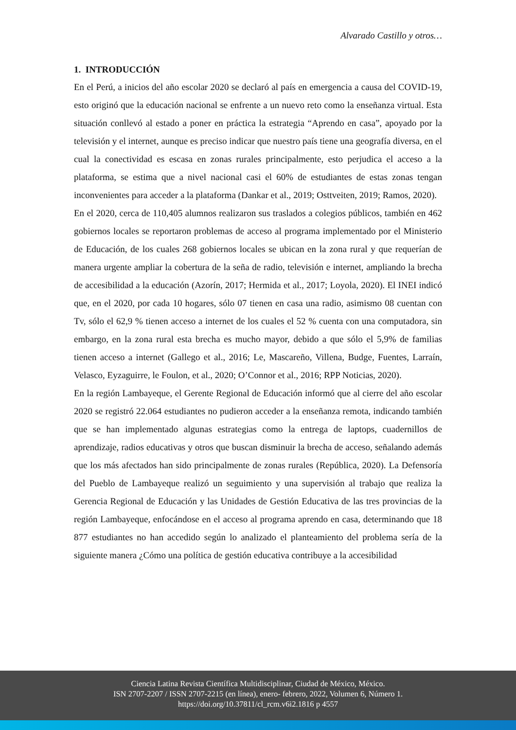Alvarado Castillo y otros…
1. INTRODUCCIÓN
En el Perú, a inicios del año escolar 2020 se declaró al país en emergencia a causa del COVID-19, esto originó que la educación nacional se enfrente a un nuevo reto como la enseñanza virtual. Esta situación conllevó al estado a poner en práctica la estrategia “Aprendo en casa”, apoyado por la televisión y el internet, aunque es preciso indicar que nuestro país tiene una geografía diversa, en el cual la conectividad es escasa en zonas rurales principalmente, esto perjudica el acceso a la plataforma, se estima que a nivel nacional casi el 60% de estudiantes de estas zonas tengan inconvenientes para acceder a la plataforma (Dankar et al., 2019; Osttveiten, 2019; Ramos, 2020).
En el 2020, cerca de 110,405 alumnos realizaron sus traslados a colegios públicos, también en 462 gobiernos locales se reportaron problemas de acceso al programa implementado por el Ministerio de Educación, de los cuales 268 gobiernos locales se ubican en la zona rural y que requerían de manera urgente ampliar la cobertura de la seña de radio, televisión e internet, ampliando la brecha de accesibilidad a la educación (Azorín, 2017; Hermida et al., 2017; Loyola, 2020). El INEI indicó que, en el 2020, por cada 10 hogares, sólo 07 tienen en casa una radio, asimismo 08 cuentan con Tv, sólo el 62,9 % tienen acceso a internet de los cuales el 52 % cuenta con una computadora, sin embargo, en la zona rural esta brecha es mucho mayor, debido a que sólo el 5,9% de familias tienen acceso a internet (Gallego et al., 2016; Le, Mascareño, Villena, Budge, Fuentes, Larraín, Velasco, Eyzaguirre, le Foulon, et al., 2020; O’Connor et al., 2016; RPP Noticias, 2020).
En la región Lambayeque, el Gerente Regional de Educación informó que al cierre del año escolar 2020 se registró 22.064 estudiantes no pudieron acceder a la enseñanza remota, indicando también que se han implementado algunas estrategias como la entrega de laptops, cuadernillos de aprendizaje, radios educativas y otros que buscan disminuir la brecha de acceso, señalando además que los más afectados han sido principalmente de zonas rurales (República, 2020). La Defensoría del Pueblo de Lambayeque realizó un seguimiento y una supervisión al trabajo que realiza la Gerencia Regional de Educación y las Unidades de Gestión Educativa de las tres provincias de la región Lambayeque, enfocándose en el acceso al programa aprendo en casa, determinando que 18 877 estudiantes no han accedido según lo analizado el planteamiento del problema sería de la siguiente manera ¿Cómo una política de gestión educativa contribuye a la accesibilidad
Ciencia Latina Revista Científica Multidisciplinar, Ciudad de México, México.
ISN 2707-2207 / ISSN 2707-2215 (en línea), enero- febrero, 2022, Volumen 6, Número 1.
https://doi.org/10.37811/cl_rcm.v6i2.1816 p 4557